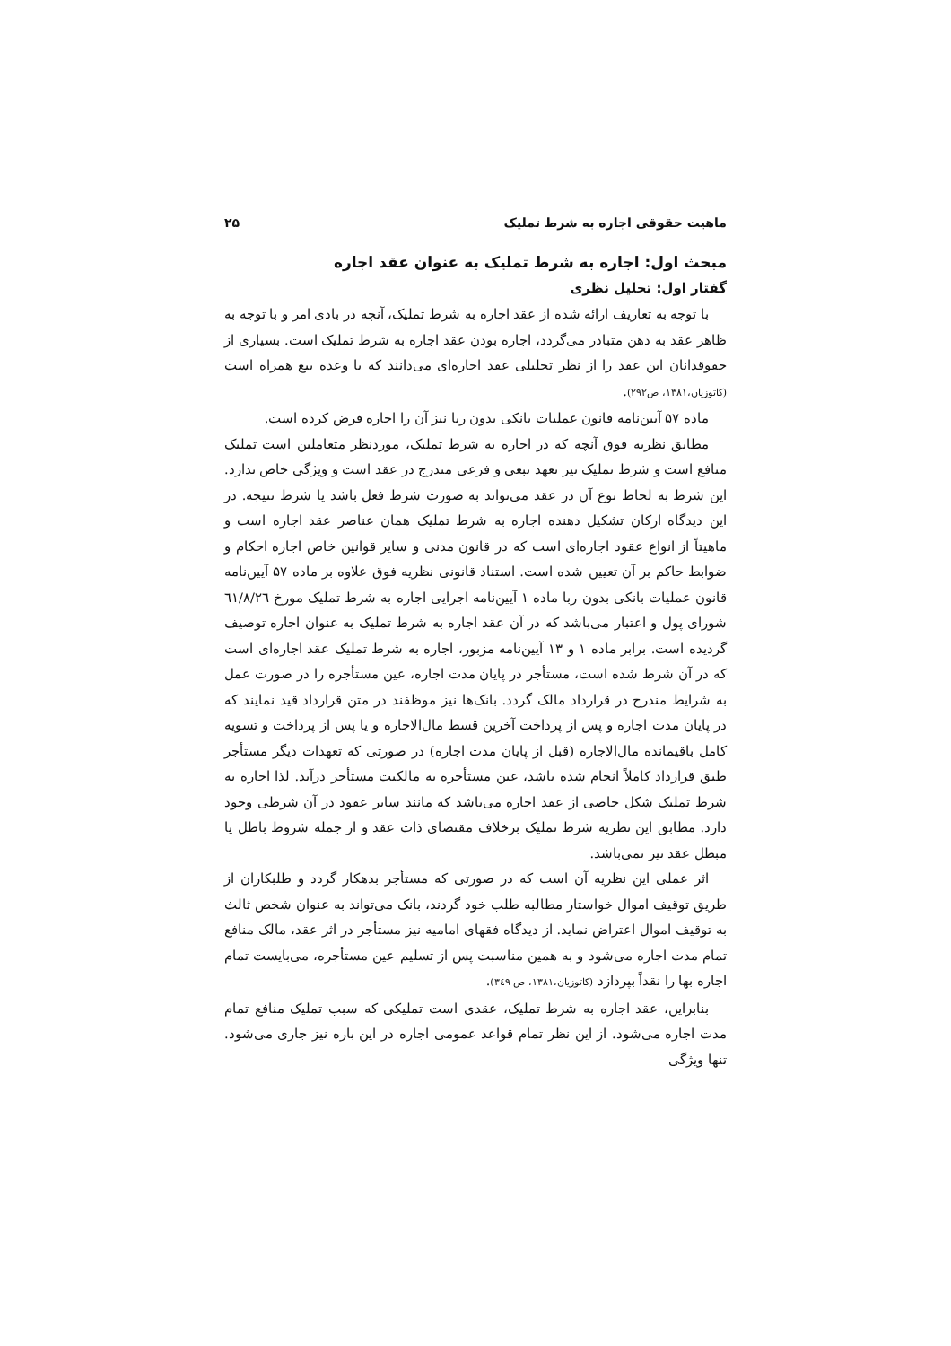ماهیت حقوقی اجاره به شرط تملیک ۲۵
مبحث اول: اجاره به شرط تملیک به عنوان عقد اجاره
گفتار اول: تحلیل نظری
با توجه به تعاریف ارائه شده از عقد اجاره به شرط تملیک، آنچه در بادی امر و با توجه به ظاهر عقد به ذهن متبادر می‌گردد، اجاره بودن عقد اجاره به شرط تملیک است. بسیاری از حقوقدانان این عقد را از نظر تحلیلی عقد اجاره‌ای می‌دانند که با وعده بیع همراه است (کاتوزیان،۱۳۸۱، ص۲۹۲).
ماده ۵۷ آیین‌نامه قانون عملیات بانکی بدون ربا نیز آن را اجاره فرض کرده است.
مطابق نظریه فوق آنچه که در اجاره به شرط تملیک، موردنظر متعاملین است تملیک منافع است و شرط تملیک نیز تعهد تبعی و فرعی مندرج در عقد است و ویژگی خاص ندارد. این شرط به لحاظ نوع آن در عقد می‌تواند به صورت شرط فعل باشد یا شرط نتیجه. در این دیدگاه ارکان تشکیل دهنده اجاره به شرط تملیک همان عناصر عقد اجاره است و ماهیتاً از انواع عقود اجاره‌ای است که در قانون مدنی و سایر قوانین خاص اجاره احکام و ضوابط حاکم بر آن تعیین شده است. استناد قانونی نظریه فوق علاوه بر ماده ۵۷ آیین‌نامه قانون عملیات بانکی بدون ربا ماده ۱ آیین‌نامه اجرایی اجاره به شرط تملیک مورخ ٦١/٨/٢٦ شورای پول و اعتبار می‌باشد که در آن عقد اجاره به شرط تملیک به عنوان اجاره توصیف گردیده است. برابر ماده ۱ و ۱۳ آیین‌نامه مزبور، اجاره به شرط تملیک عقد اجاره‌ای است که در آن شرط شده است، مستأجر در پایان مدت اجاره، عین مستأجره را در صورت عمل به شرایط مندرج در قرارداد مالک گردد. بانک‌ها نیز موظفند در متن قرارداد قید نمایند که در پایان مدت اجاره و پس از پرداخت آخرین قسط مال‌الاجاره و یا پس از پرداخت و تسویه کامل باقیمانده مال‌الاجاره (قبل از پایان مدت اجاره) در صورتی که تعهدات دیگر مستأجر طبق قرارداد کاملاً انجام شده باشد، عین مستأجره به مالکیت مستأجر درآید. لذا اجاره به شرط تملیک شکل خاصی از عقد اجاره می‌باشد که مانند سایر عقود در آن شرطی وجود دارد. مطابق این نظریه شرط تملیک برخلاف مقتضای ذات عقد و از جمله شروط باطل یا مبطل عقد نیز نمی‌باشد.
اثر عملی این نظریه آن است که در صورتی که مستأجر بدهکار گردد و طلبکاران از طریق توقیف اموال خواستار مطالبه طلب خود گردند، بانک می‌تواند به عنوان شخص ثالث به توقیف اموال اعتراض نماید. از دیدگاه فقهای امامیه نیز مستأجر در اثر عقد، مالک منافع تمام مدت اجاره می‌شود و به همین مناسبت پس از تسلیم عین مستأجره، می‌بایست تمام اجاره بها را نقداً بپردازد (کاتوزیان،۱۳۸۱، ص ۳٤۹).
بنابراین، عقد اجاره به شرط تملیک، عقدی است تملیکی که سبب تملیک منافع تمام مدت اجاره می‌شود. از این نظر تمام قواعد عمومی اجاره در این باره نیز جاری می‌شود. تنها ویژگی